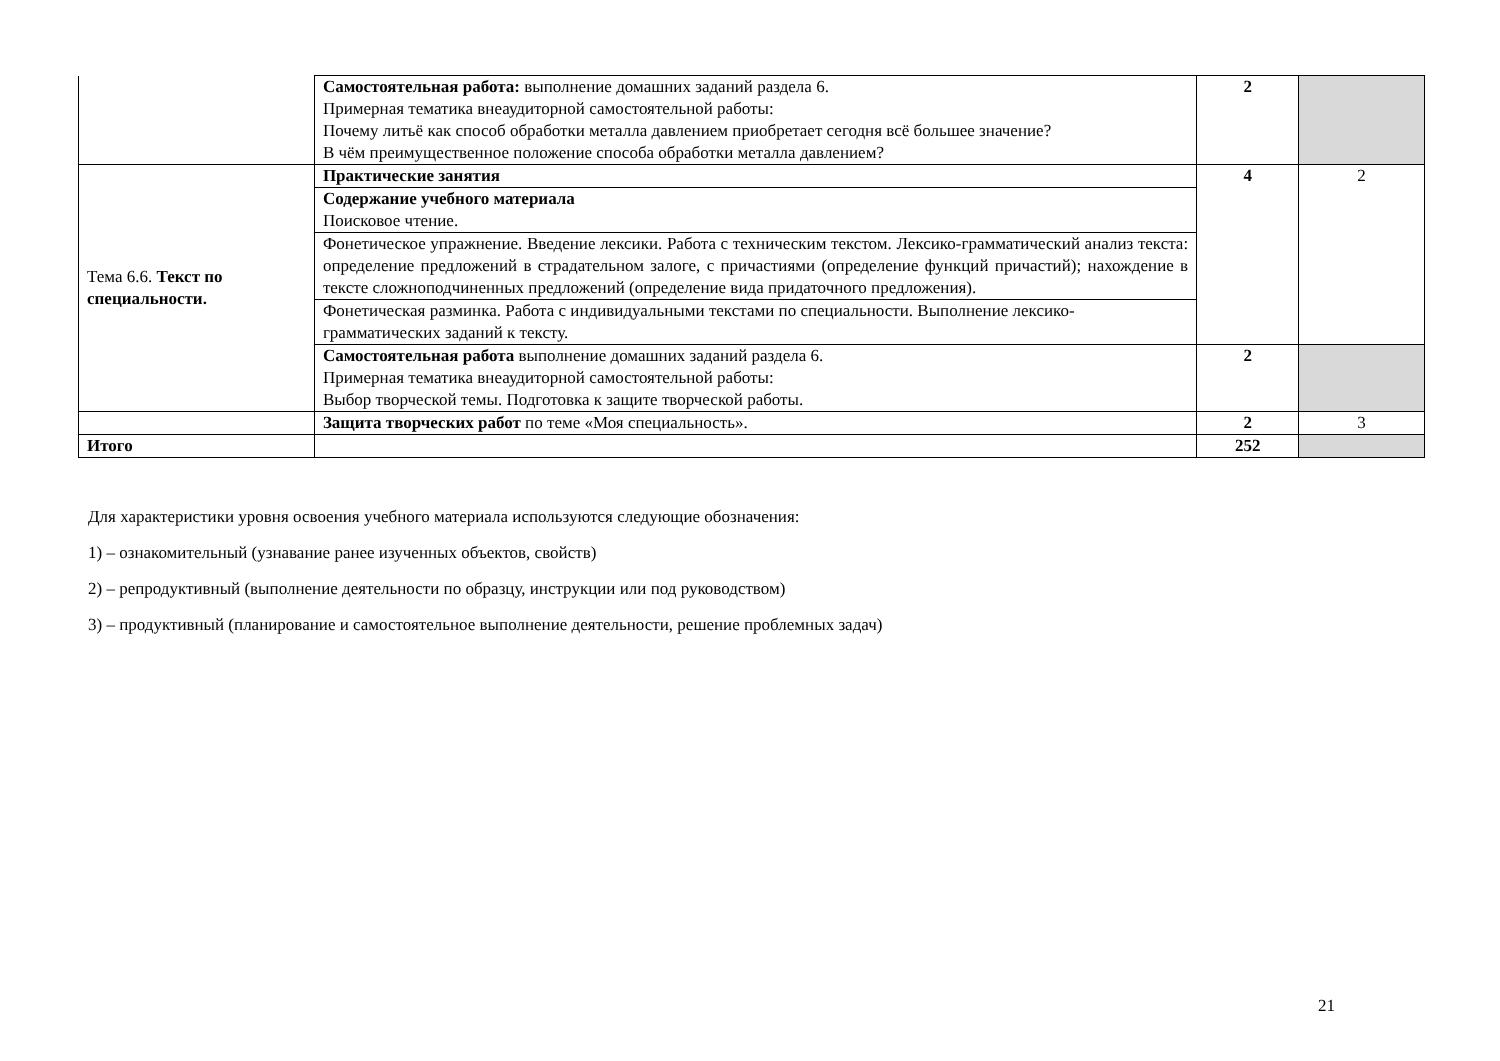| | Самостоятельная работа: выполнение домашних заданий раздела 6. Примерная тематика внеаудиторной самостоятельной работы: Почему литьё как способ обработки металла давлением приобретает сегодня всё большее значение? В чём преимущественное положение способа обработки металла давлением? | 2 | |
| Тема 6.6. Текст по специальности. | Практические занятия | 4 | 2 |
| | Содержание учебного материала Поисковое чтение. | | |
| | Фонетическое упражнение. Введение лексики. Работа с техническим текстом. Лексико-грамматический анализ текста: определение предложений в страдательном залоге, с причастиями (определение функций причастий); нахождение в тексте сложноподчиненных предложений (определение вида придаточного предложения). | | |
| | Фонетическая разминка. Работа с индивидуальными текстами по специальности. Выполнение лексико-грамматических заданий к тексту. | | |
| | Самостоятельная работа выполнение домашних заданий раздела 6. Примерная тематика внеаудиторной самостоятельной работы: Выбор творческой темы. Подготовка к защите творческой работы. | 2 | |
| | Защита творческих работ по теме «Моя специальность». | 2 | 3 |
| Итого | | 252 | |
Для характеристики уровня освоения учебного материала используются следующие обозначения:
1) – ознакомительный (узнавание ранее изученных объектов, свойств)
2) – репродуктивный (выполнение деятельности по образцу, инструкции или под руководством)
3) – продуктивный (планирование и самостоятельное выполнение деятельности, решение проблемных задач)
21